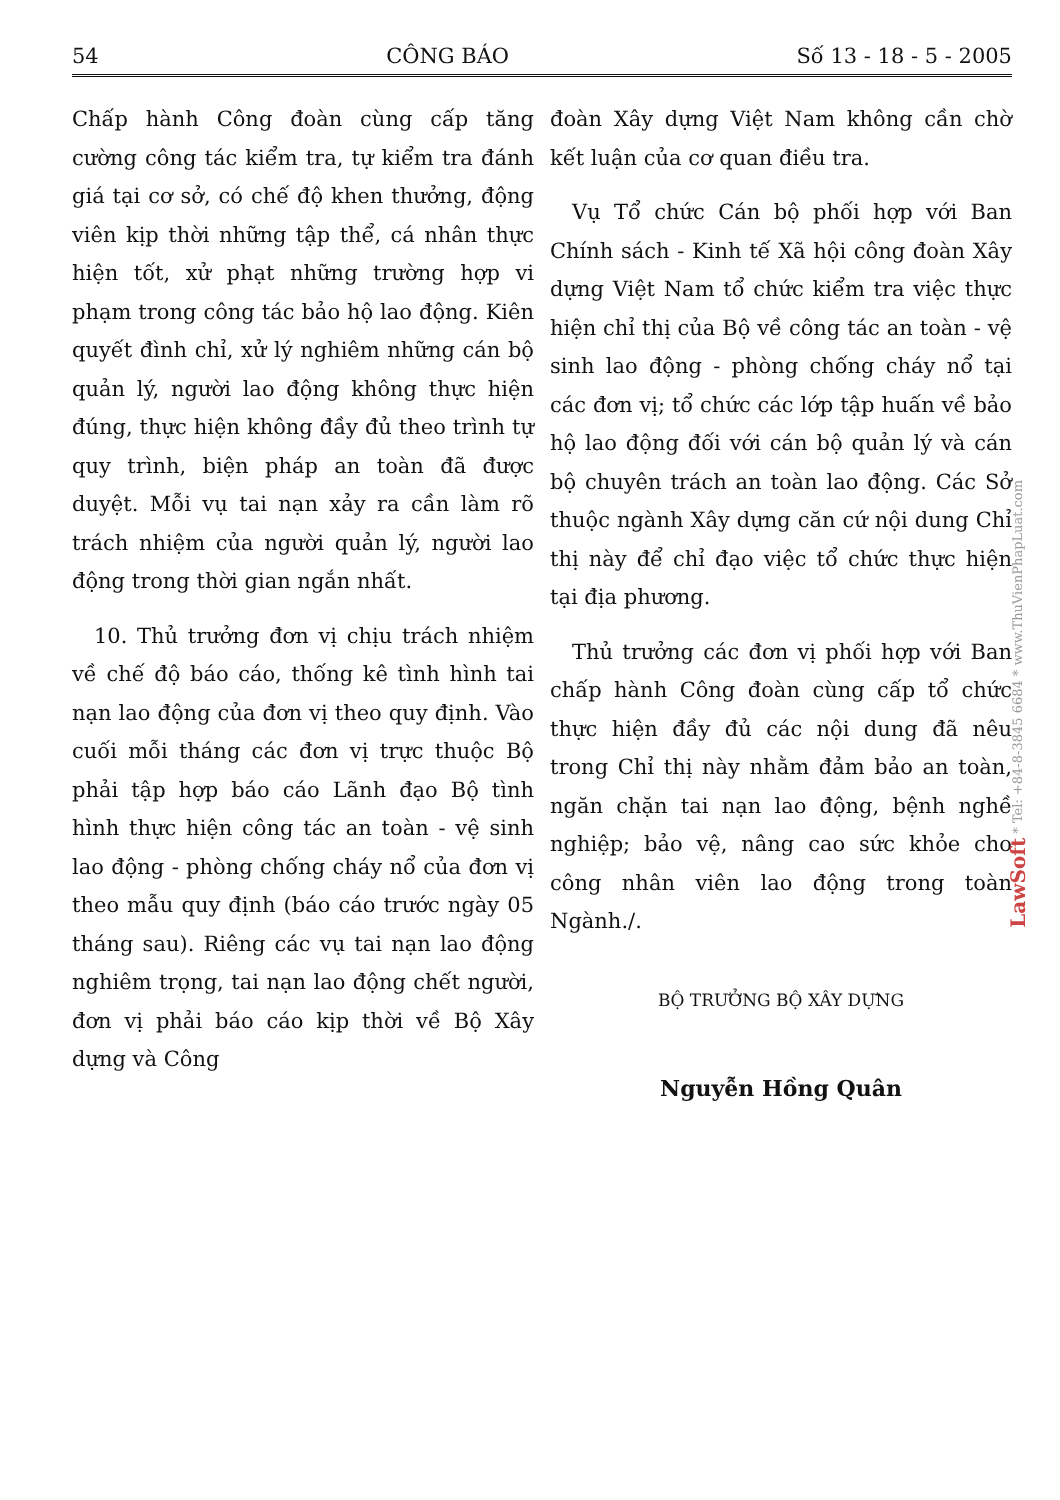54 CÔNG BÁO Số 13 - 18 - 5 - 2005
Chấp hành Công đoàn cùng cấp tăng cường công tác kiểm tra, tự kiểm tra đánh giá tại cơ sở, có chế độ khen thưởng, động viên kịp thời những tập thể, cá nhân thực hiện tốt, xử phạt những trường hợp vi phạm trong công tác bảo hộ lao động. Kiên quyết đình chỉ, xử lý nghiêm những cán bộ quản lý, người lao động không thực hiện đúng, thực hiện không đầy đủ theo trình tự quy trình, biện pháp an toàn đã được duyệt. Mỗi vụ tai nạn xảy ra cần làm rõ trách nhiệm của người quản lý, người lao động trong thời gian ngắn nhất.
10. Thủ trưởng đơn vị chịu trách nhiệm về chế độ báo cáo, thống kê tình hình tai nạn lao động của đơn vị theo quy định. Vào cuối mỗi tháng các đơn vị trực thuộc Bộ phải tập hợp báo cáo Lãnh đạo Bộ tình hình thực hiện công tác an toàn - vệ sinh lao động - phòng chống cháy nổ của đơn vị theo mẫu quy định (báo cáo trước ngày 05 tháng sau). Riêng các vụ tai nạn lao động nghiêm trọng, tai nạn lao động chết người, đơn vị phải báo cáo kịp thời về Bộ Xây dựng và Công
đoàn Xây dựng Việt Nam không cần chờ kết luận của cơ quan điều tra.
Vụ Tổ chức Cán bộ phối hợp với Ban Chính sách - Kinh tế Xã hội công đoàn Xây dựng Việt Nam tổ chức kiểm tra việc thực hiện chỉ thị của Bộ về công tác an toàn - vệ sinh lao động - phòng chống cháy nổ tại các đơn vị; tổ chức các lớp tập huấn về bảo hộ lao động đối với cán bộ quản lý và cán bộ chuyên trách an toàn lao động. Các Sở thuộc ngành Xây dựng căn cứ nội dung Chỉ thị này để chỉ đạo việc tổ chức thực hiện tại địa phương.
Thủ trưởng các đơn vị phối hợp với Ban chấp hành Công đoàn cùng cấp tổ chức thực hiện đầy đủ các nội dung đã nêu trong Chỉ thị này nhằm đảm bảo an toàn, ngăn chặn tai nạn lao động, bệnh nghề nghiệp; bảo vệ, nâng cao sức khỏe cho công nhân viên lao động trong toàn Ngành./.
BỘ TRƯỞNG BỘ XÂY DỰNG
Nguyễn Hồng Quân
LawSoft * Tel: +84-8-3845 6684 * www.ThuVienPhapLuat.com